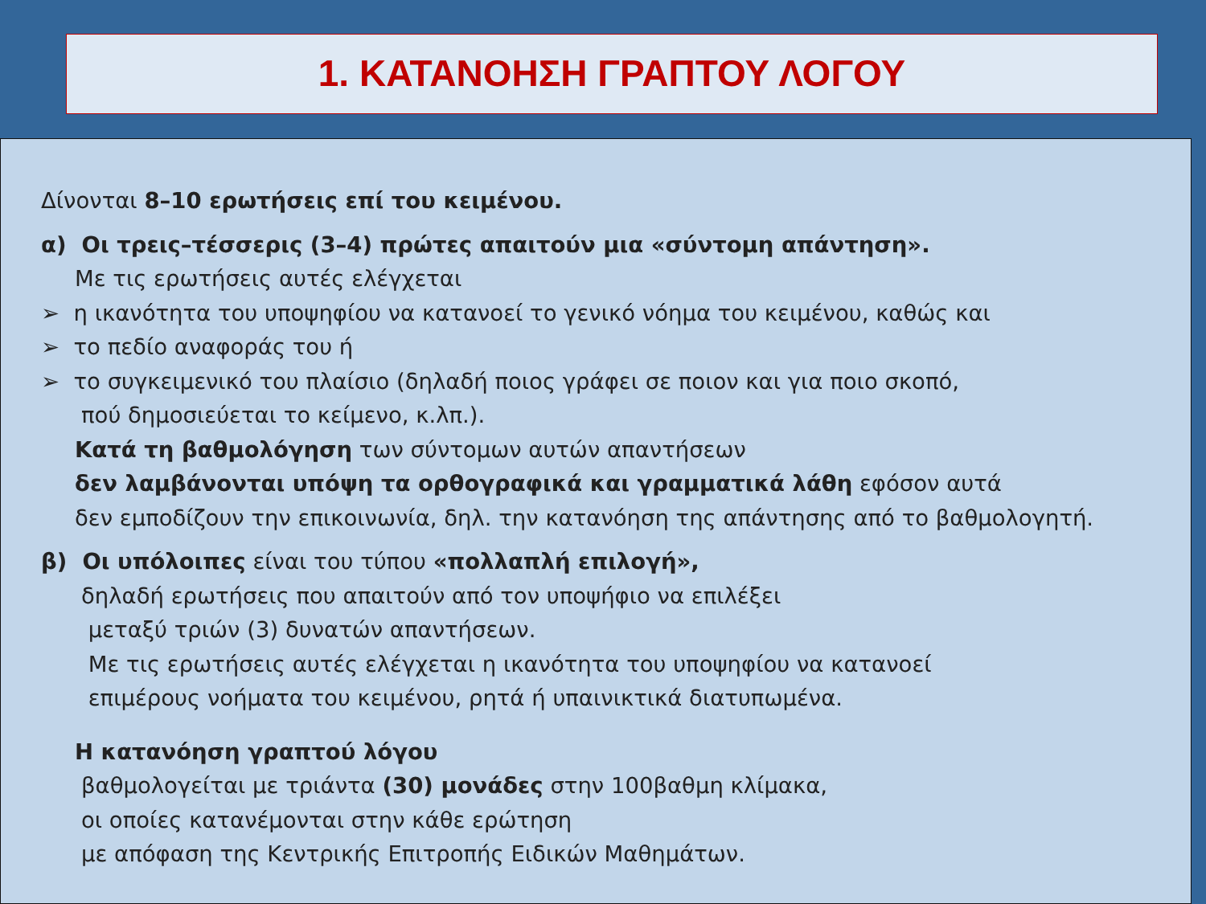1. ΚΑΤΑΝΟΗΣΗ ΓΡΑΠΤΟΥ ΛΟΓΟΥ
Δίνονται 8–10 ερωτήσεις επί του κειμένου.
α) Οι τρεις–τέσσερις (3–4) πρώτες απαιτούν μια «σύντομη απάντηση».
Με τις ερωτήσεις αυτές ελέγχεται
➢ η ικανότητα του υποψηφίου να κατανοεί το γενικό νόημα του κειμένου, καθώς και
➢ το πεδίο αναφοράς του ή
➢ το συγκειμενικό του πλαίσιο (δηλαδή ποιος γράφει σε ποιον και για ποιο σκοπό,
πού δημοσιεύεται το κείμενο, κ.λπ.).
Κατά τη βαθμολόγηση των σύντομων αυτών απαντήσεων
δεν λαμβάνονται υπόψη τα ορθογραφικά και γραμματικά λάθη εφόσον αυτά
δεν εμποδίζουν την επικοινωνία, δηλ. την κατανόηση της απάντησης από το βαθμολογητή.
β) Οι υπόλοιπες είναι του τύπου «πολλαπλή επιλογή»,
δηλαδή ερωτήσεις που απαιτούν από τον υποψήφιο να επιλέξει
μεταξύ τριών (3) δυνατών απαντήσεων.
Με τις ερωτήσεις αυτές ελέγχεται η ικανότητα του υποψηφίου να κατανοεί
επιμέρους νοήματα του κειμένου, ρητά ή υπαινικτικά διατυπωμένα.
Η κατανόηση γραπτού λόγου
βαθμολογείται με τριάντα (30) μονάδες στην 100βαθμη κλίμακα,
οι οποίες κατανέμονται στην κάθε ερώτηση
με απόφαση της Κεντρικής Επιτροπής Ειδικών Μαθημάτων.